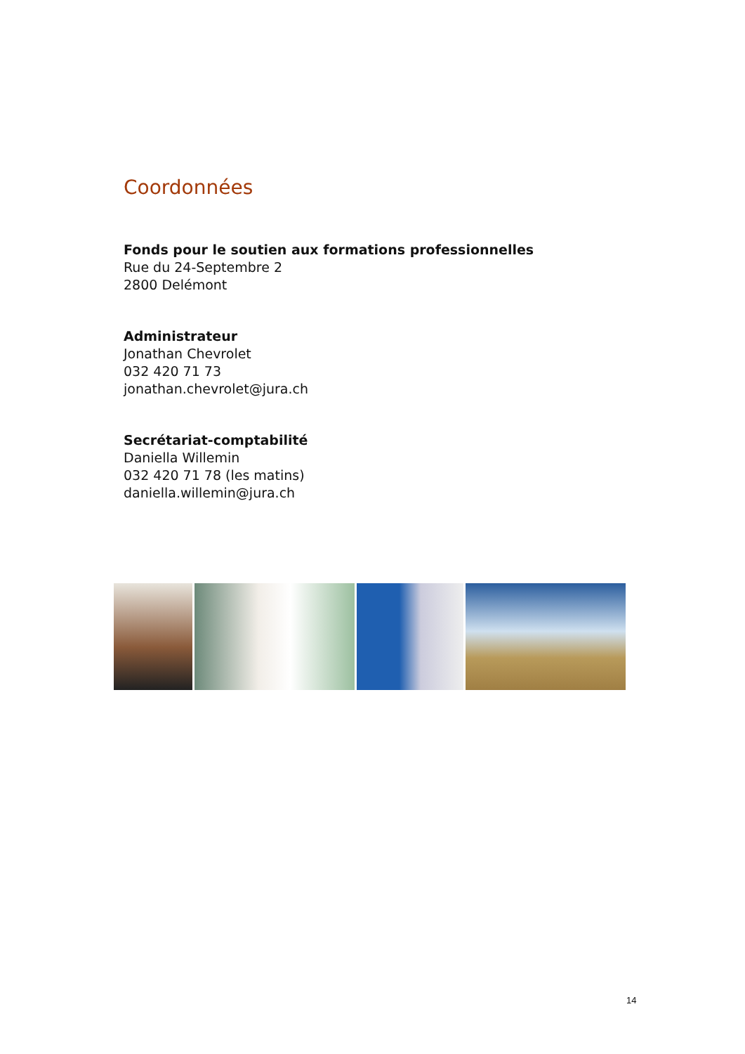Coordonnées
Fonds pour le soutien aux formations professionnelles
Rue du 24-Septembre 2
2800 Delémont
Administrateur
Jonathan Chevrolet
032 420 71 73
jonathan.chevrolet@jura.ch
Secrétariat-comptabilité
Daniella Willemin
032 420 71 78 (les matins)
daniella.willemin@jura.ch
14